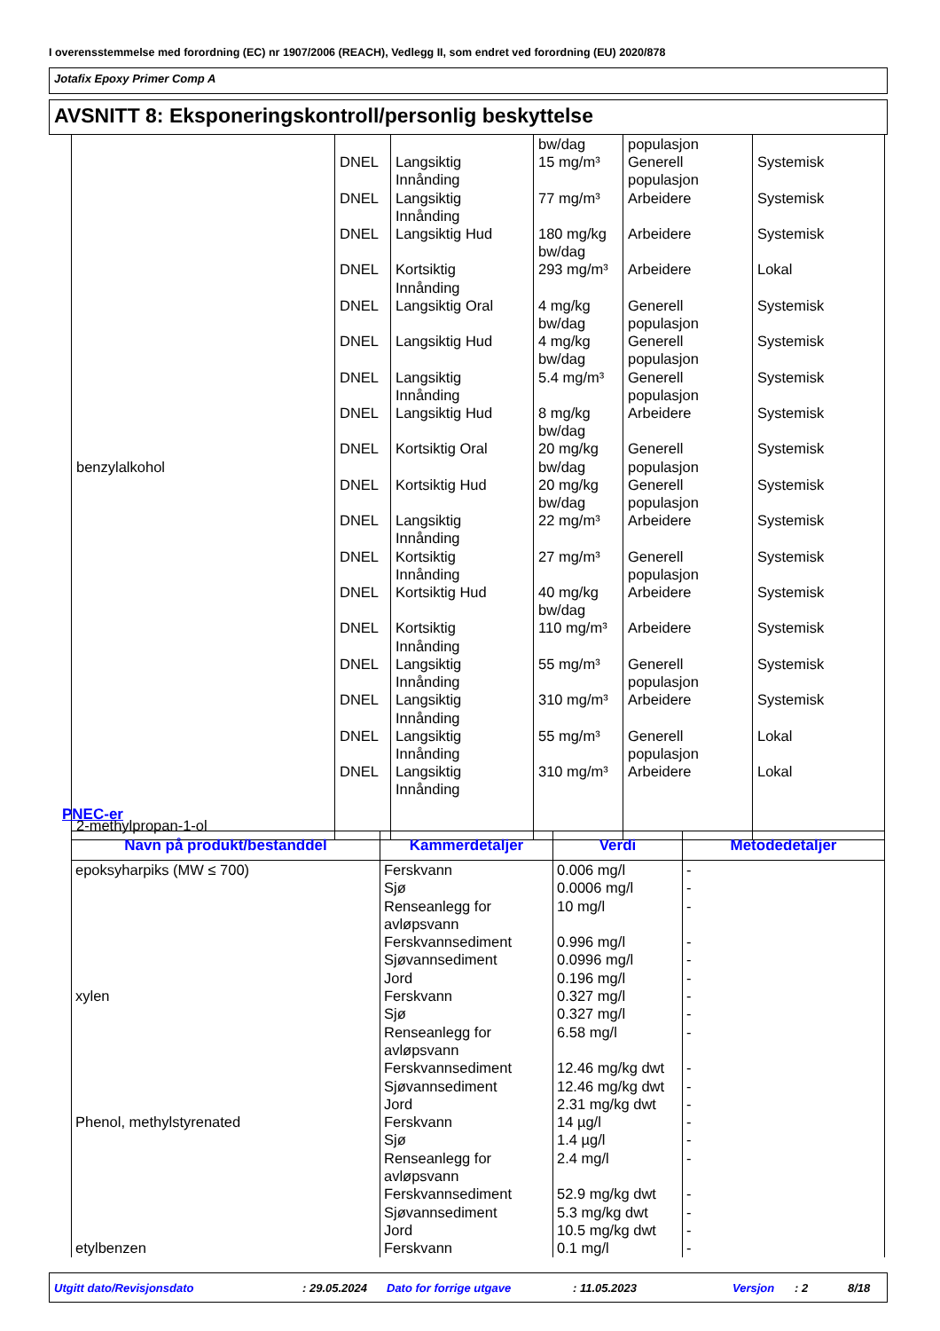I overensstemmelse med forordning (EC) nr 1907/2006 (REACH), Vedlegg II, som endret ved forordning (EU) 2020/878
Jotafix Epoxy Primer Comp A
AVSNITT 8: Eksponeringskontroll/personlig beskyttelse
| benzylalkohol 2-methylpropan-1-ol | DNEL DNEL DNEL DNEL DNEL DNEL DNEL DNEL DNEL DNEL DNEL DNEL DNEL DNEL DNEL DNEL DNEL DNEL | Langsiktig Innånding Langsiktig Innånding Langsiktig Hud Kortsiktig Innånding Langsiktig Oral Langsiktig Hud Langsiktig Innånding Langsiktig Hud Kortsiktig Oral Kortsiktig Hud Langsiktig Innånding Kortsiktig Innånding Kortsiktig Hud Kortsiktig Innånding Langsiktig Innånding Langsiktig Innånding Langsiktig Innånding Langsiktig Innånding | bw/dag 15 mg/m³ 77 mg/m³ 180 mg/kg bw/dag 293 mg/m³ 4 mg/kg bw/dag 4 mg/kg bw/dag 5.4 mg/m³ 8 mg/kg bw/dag 20 mg/kg bw/dag 20 mg/kg bw/dag 22 mg/m³ 27 mg/m³ 40 mg/kg bw/dag 110 mg/m³ 55 mg/m³ 310 mg/m³ 55 mg/m³ 310 mg/m³ | populasjon Generell populasjon Arbeidere Arbeidere Arbeidere Generell populasjon Generell populasjon Generell populasjon Arbeidere Generell populasjon Generell populasjon Arbeidere Generell populasjon Arbeidere Arbeidere Generell populasjon Arbeidere Generell populasjon Arbeidere | Systemisk Systemisk Systemisk Lokal Systemisk Systemisk Systemisk Systemisk Systemisk Systemisk Systemisk Systemisk Systemisk Systemisk Systemisk Systemisk Lokal Lokal |
PNEC-er
| Navn på produkt/bestanddel | Kammerdetaljer | Verdi | Metodedetaljer |
| --- | --- | --- | --- |
| epoksyharpiks (MW ≤ 700) xylen Phenol, methylstyrenated etylbenzen | Ferskvann Sjø Renseanlegg for avløpsvann Ferskvannsediment Sjøvannsediment Jord Ferskvann Sjø Renseanlegg for avløpsvann Ferskvannsediment Sjøvannsediment Jord Ferskvann Sjø Renseanlegg for avløpsvann Ferskvannsediment Sjøvannsediment Jord Ferskvann | 0.006 mg/l 0.0006 mg/l 10 mg/l 0.996 mg/l 0.0996 mg/l 0.196 mg/l 0.327 mg/l 0.327 mg/l 6.58 mg/l 12.46 mg/kg dwt 12.46 mg/kg dwt 2.31 mg/kg dwt 14 µg/l 1.4 µg/l 2.4 mg/l 52.9 mg/kg dwt 5.3 mg/kg dwt 10.5 mg/kg dwt 0.1 mg/l | - - - - - - - - - - - - - - - - - - - |
Utgitt dato/Revisjonsdato: 29.05.2024 Dato for forrige utgave: 11.05.2023 Versjon: 2 8/18